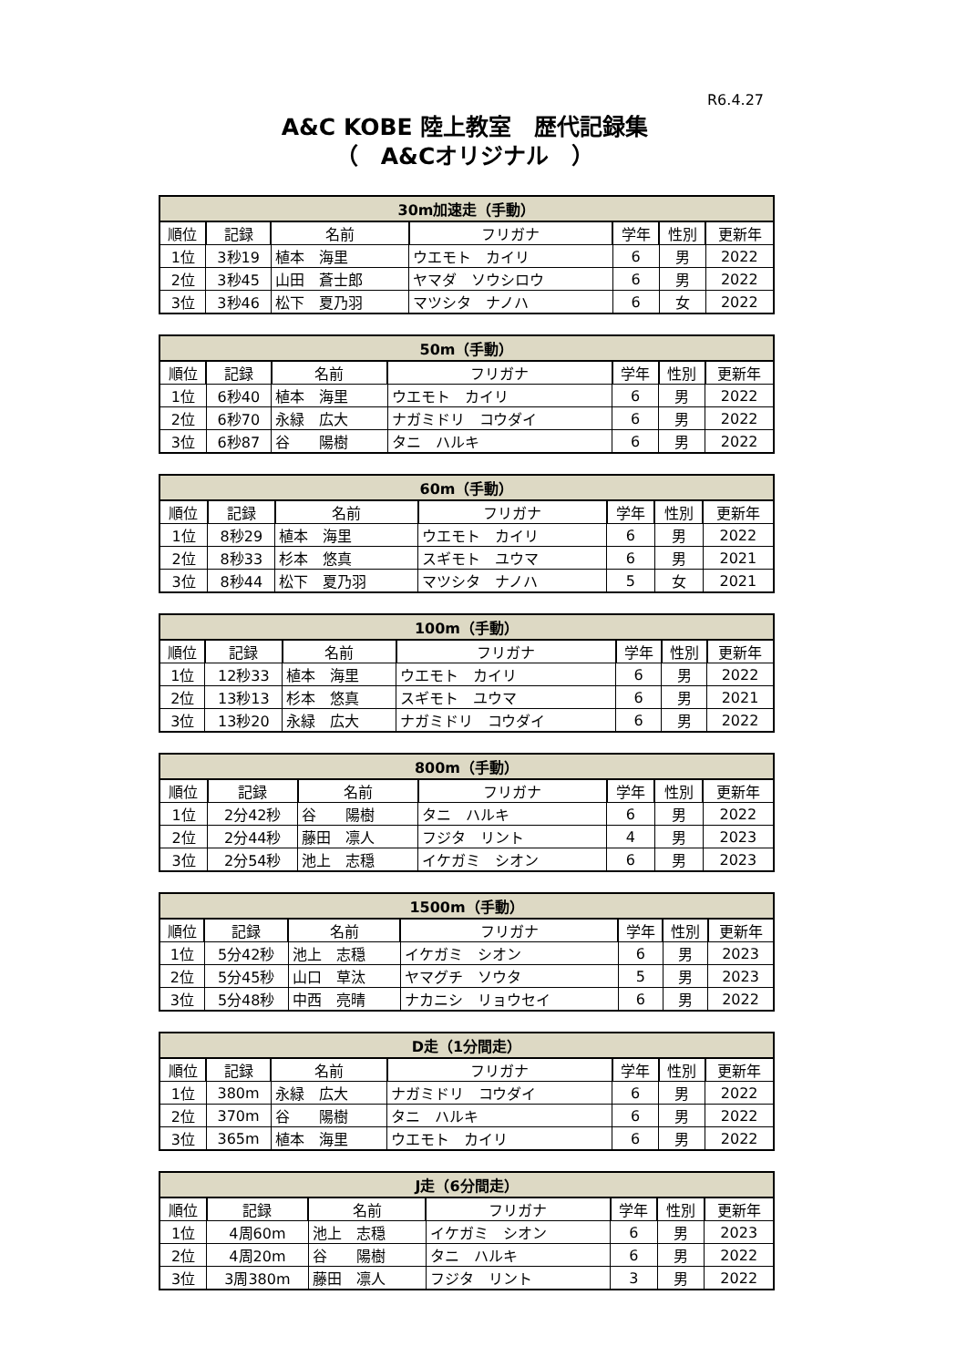R6.4.27
A&C KOBE 陸上教室　歴代記録集
（　A&Cオリジナル　）
| 30m加速走（手動） | | | | | | |
| --- | --- | --- | --- | --- | --- | --- |
| 順位 | 記録 | 名前 | フリガナ | 学年 | 性別 | 更新年 |
| 1位 | 3秒19 | 植本 海里 | ウエモト カイリ | 6 | 男 | 2022 |
| 2位 | 3秒45 | 山田 蒼士郎 | ヤマダ ソウシロウ | 6 | 男 | 2022 |
| 3位 | 3秒46 | 松下 夏乃羽 | マツシタ ナノハ | 6 | 女 | 2022 |
| 50m（手動） | | | | | | |
| --- | --- | --- | --- | --- | --- | --- |
| 順位 | 記録 | 名前 | フリガナ | 学年 | 性別 | 更新年 |
| 1位 | 6秒40 | 植本 海里 | ウエモト カイリ | 6 | 男 | 2022 |
| 2位 | 6秒70 | 永緑 広大 | ナガミドリ コウダイ | 6 | 男 | 2022 |
| 3位 | 6秒87 | 谷 陽樹 | タニ ハルキ | 6 | 男 | 2022 |
| 60m（手動） | | | | | | |
| --- | --- | --- | --- | --- | --- | --- |
| 順位 | 記録 | 名前 | フリガナ | 学年 | 性別 | 更新年 |
| 1位 | 8秒29 | 植本 海里 | ウエモト カイリ | 6 | 男 | 2022 |
| 2位 | 8秒33 | 杉本 悠真 | スギモト ユウマ | 6 | 男 | 2021 |
| 3位 | 8秒44 | 松下 夏乃羽 | マツシタ ナノハ | 5 | 女 | 2021 |
| 100m（手動） | | | | | | |
| --- | --- | --- | --- | --- | --- | --- |
| 順位 | 記録 | 名前 | フリガナ | 学年 | 性別 | 更新年 |
| 1位 | 12秒33 | 植本 海里 | ウエモト カイリ | 6 | 男 | 2022 |
| 2位 | 13秒13 | 杉本 悠真 | スギモト ユウマ | 6 | 男 | 2021 |
| 3位 | 13秒20 | 永緑 広大 | ナガミドリ コウダイ | 6 | 男 | 2022 |
| 800m（手動） | | | | | | |
| --- | --- | --- | --- | --- | --- | --- |
| 順位 | 記録 | 名前 | フリガナ | 学年 | 性別 | 更新年 |
| 1位 | 2分42秒 | 谷 陽樹 | タニ ハルキ | 6 | 男 | 2022 |
| 2位 | 2分44秒 | 藤田 凛人 | フジタ リント | 4 | 男 | 2023 |
| 3位 | 2分54秒 | 池上 志穏 | イケガミ シオン | 6 | 男 | 2023 |
| 1500m（手動） | | | | | | |
| --- | --- | --- | --- | --- | --- | --- |
| 順位 | 記録 | 名前 | フリガナ | 学年 | 性別 | 更新年 |
| 1位 | 5分42秒 | 池上 志穏 | イケガミ シオン | 6 | 男 | 2023 |
| 2位 | 5分45秒 | 山口 草汰 | ヤマグチ ソウタ | 5 | 男 | 2023 |
| 3位 | 5分48秒 | 中西 亮晴 | ナカニシ リョウセイ | 6 | 男 | 2022 |
| D走（1分間走） | | | | | | |
| --- | --- | --- | --- | --- | --- | --- |
| 順位 | 記録 | 名前 | フリガナ | 学年 | 性別 | 更新年 |
| 1位 | 380m | 永緑 広大 | ナガミドリ コウダイ | 6 | 男 | 2022 |
| 2位 | 370m | 谷 陽樹 | タニ ハルキ | 6 | 男 | 2022 |
| 3位 | 365m | 植本 海里 | ウエモト カイリ | 6 | 男 | 2022 |
| J走（6分間走） | | | | | | |
| --- | --- | --- | --- | --- | --- | --- |
| 順位 | 記録 | 名前 | フリガナ | 学年 | 性別 | 更新年 |
| 1位 | 4周60m | 池上 志穏 | イケガミ シオン | 6 | 男 | 2023 |
| 2位 | 4周20m | 谷 陽樹 | タニ ハルキ | 6 | 男 | 2022 |
| 3位 | 3周380m | 藤田 凛人 | フジタ リント | 3 | 男 | 2022 |